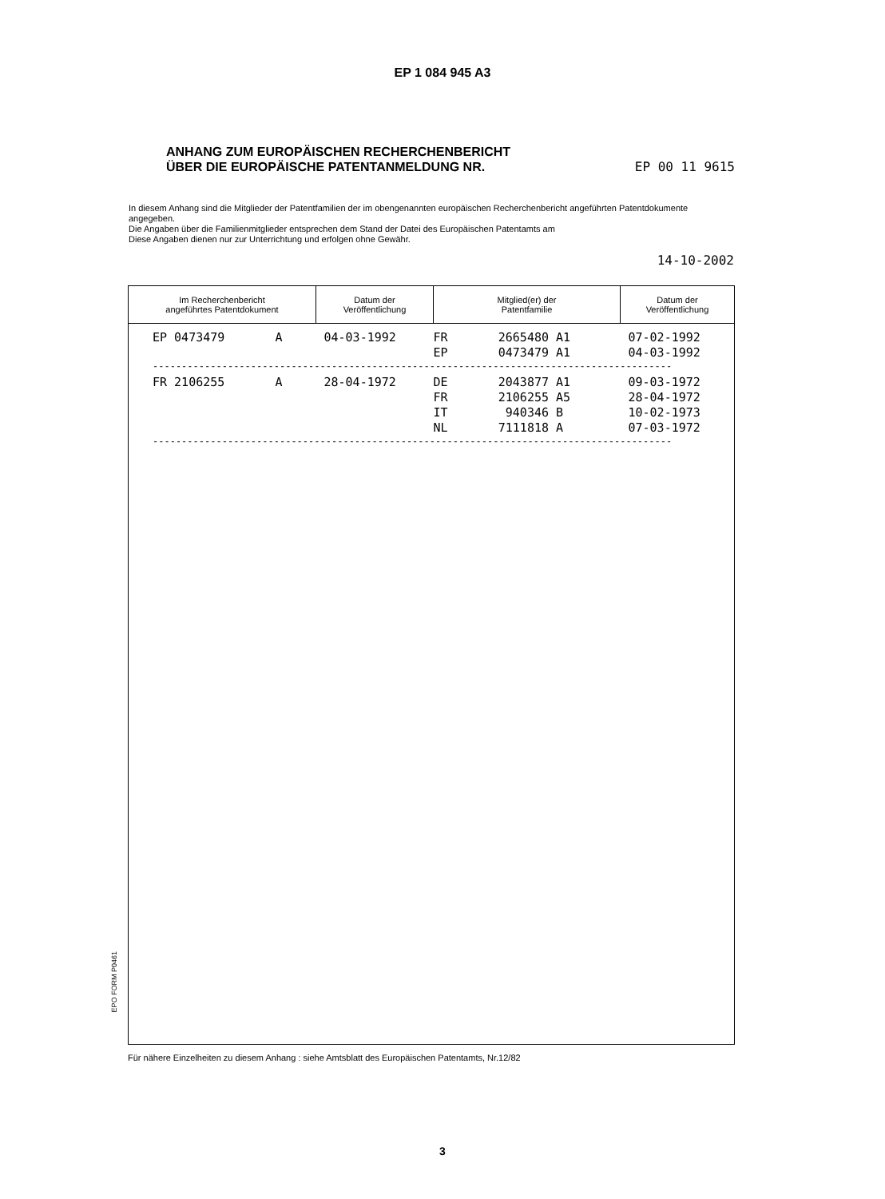EP 1 084 945 A3
ANHANG ZUM EUROPÄISCHEN RECHERCHENBERICHT
ÜBER DIE EUROPÄISCHE PATENTANMELDUNG NR. EP 00 11 9615
In diesem Anhang sind die Mitglieder der Patentfamilien der im obengenannten europäischen Recherchenbericht angeführten Patentdokumente angegeben.
Die Angaben über die Familienmitglieder entsprechen dem Stand der Datei des Europäischen Patentamts am
Diese Angaben dienen nur zur Unterrichtung und erfolgen ohne Gewähr.
14-10-2002
| Im Recherchenbericht angeführtes Patentdokument | Datum der Veröffentlichung | Mitglied(er) der Patentfamilie | Datum der Veröffentlichung |
| --- | --- | --- | --- |
| EP 0473479 A | 04-03-1992 | FR 2665480 A1 EP 0473479 A1 | 07-02-1992 04-03-1992 |
| ------------------------------------------------------------------------------------------ | | | |
| FR 2106255 A | 28-04-1972 | DE 2043877 A1 FR 2106255 A5 IT 940346 B NL 7111818 A | 09-03-1972 28-04-1972 10-02-1973 07-03-1972 |
| ------------------------------------------------------------------------------------------ | | | |
EPO FORM P0461
Für nähere Einzelheiten zu diesem Anhang : siehe Amtsblatt des Europäischen Patentamts, Nr.12/82
3